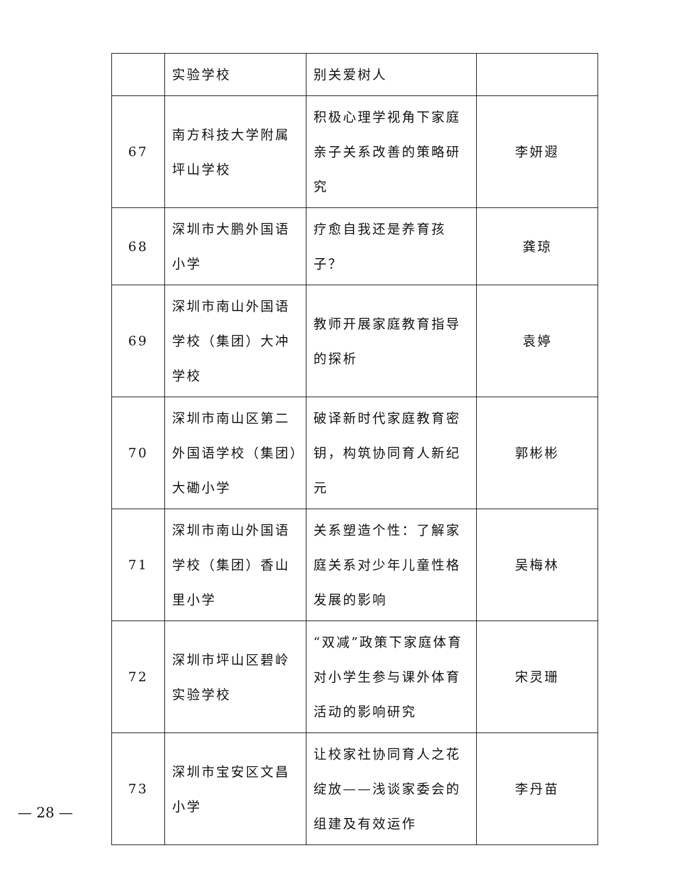| | 实验学校 | 别关爱树人 | |
| 67 | 南方科技大学附属坪山学校 | 积极心理学视角下家庭亲子关系改善的策略研究 | 李妍遐 |
| 68 | 深圳市大鹏外国语小学 | 疗愈自我还是养育孩子？ | 龚琼 |
| 69 | 深圳市南山外国语学校（集团）大冲学校 | 教师开展家庭教育指导的探析 | 袁婷 |
| 70 | 深圳市南山区第二外国语学校（集团）大磡小学 | 破译新时代家庭教育密钥，构筑协同育人新纪元 | 郭彬彬 |
| 71 | 深圳市南山外国语学校（集团）香山里小学 | 关系塑造个性：了解家庭关系对少年儿童性格发展的影响 | 吴梅林 |
| 72 | 深圳市坪山区碧岭实验学校 | “双减”政策下家庭体育对小学生参与课外体育活动的影响研究 | 宋灵珊 |
| 73 | 深圳市宝安区文昌小学 | 让校家社协同育人之花绽放——浅谈家委会的组建及有效运作 | 李丹苗 |
— 28 —